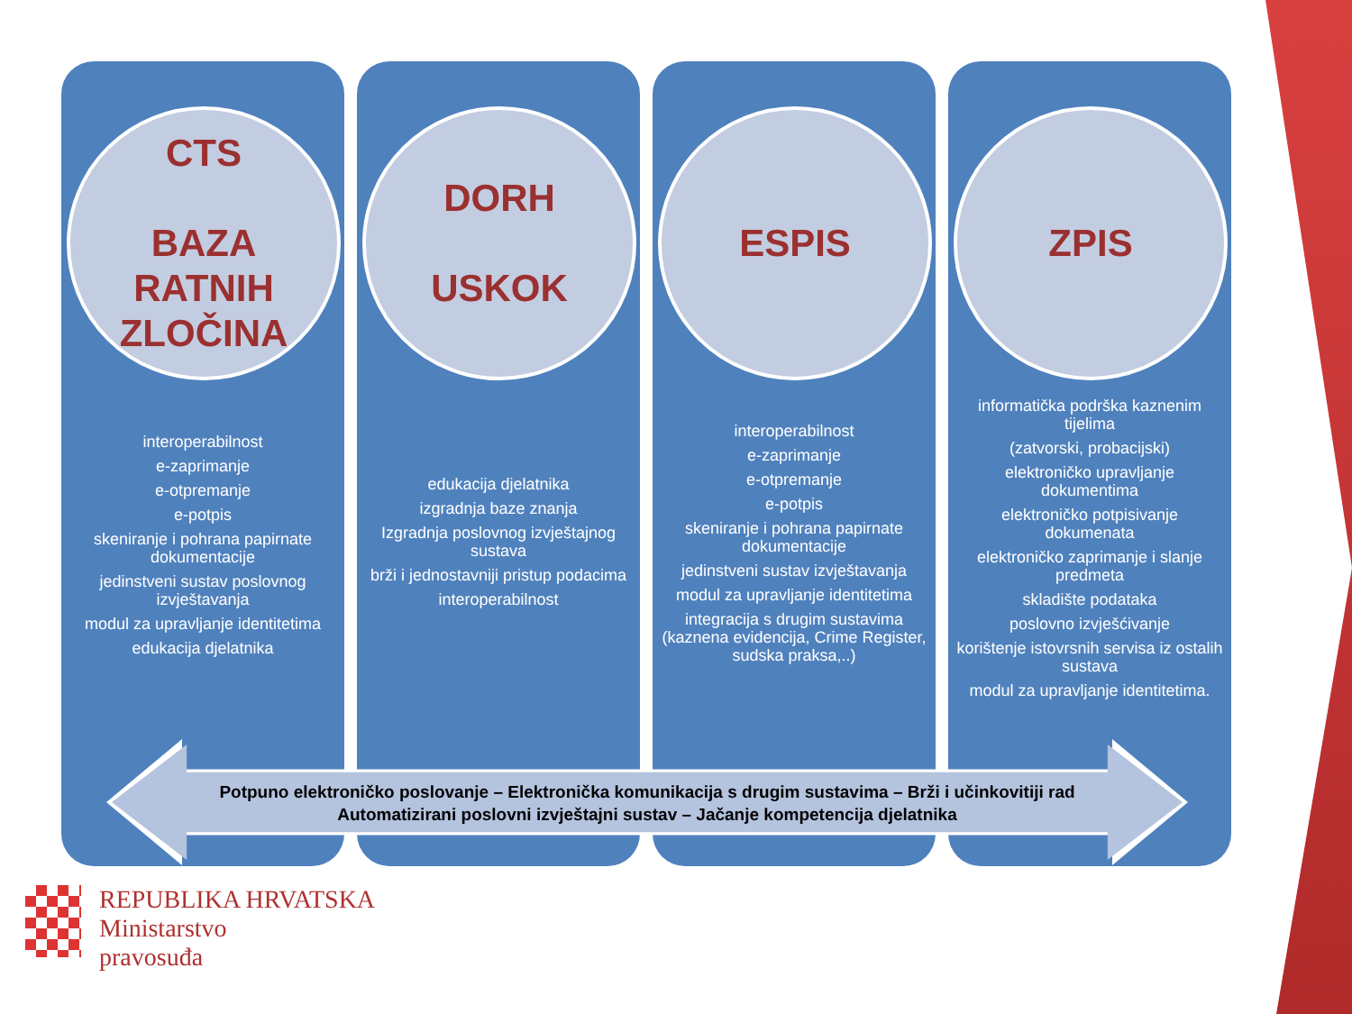CTS
BAZA
RATNIH
ZLOČINA
interoperabilnost
e-zaprimanje
e-otpremanje
e-potpis
skeniranje i pohrana papirnate dokumentacije
jedinstveni sustav poslovnog izvještavanja
modul za upravljanje identitetima
edukacija djelatnika
DORH
USKOK
edukacija djelatnika
izgradnja baze znanja
Izgradnja poslovnog izvještajnog sustava
brži i jednostavniji pristup podacima
interoperabilnost
ESPIS
interoperabilnost
e-zaprimanje
e-otpremanje
e-potpis
skeniranje i pohrana papirnate dokumentacije
jedinstveni sustav izvještavanja
modul za upravljanje identitetima
integracija s drugim sustavima (kaznena evidencija, Crime Register, sudska praksa,..)
ZPIS
informatička podrška kaznenim tijelima
(zatvorski, probacijski)
elektroničko upravljanje dokumentima
elektroničko potpisivanje dokumenata
elektroničko zaprimanje i slanje predmeta
skladište podataka
poslovno izvješćivanje
korištenje istovrsnih servisa iz ostalih sustava
modul za upravljanje identitetima.
Potpuno elektroničko poslovanje – Elektronička komunikacija s drugim sustavima – Brži i učinkovitiji rad
Automatizirani poslovni izvještajni sustav – Jačanje kompetencija djelatnika
REPUBLIKA HRVATSKA
Ministarstvo
pravosuđa